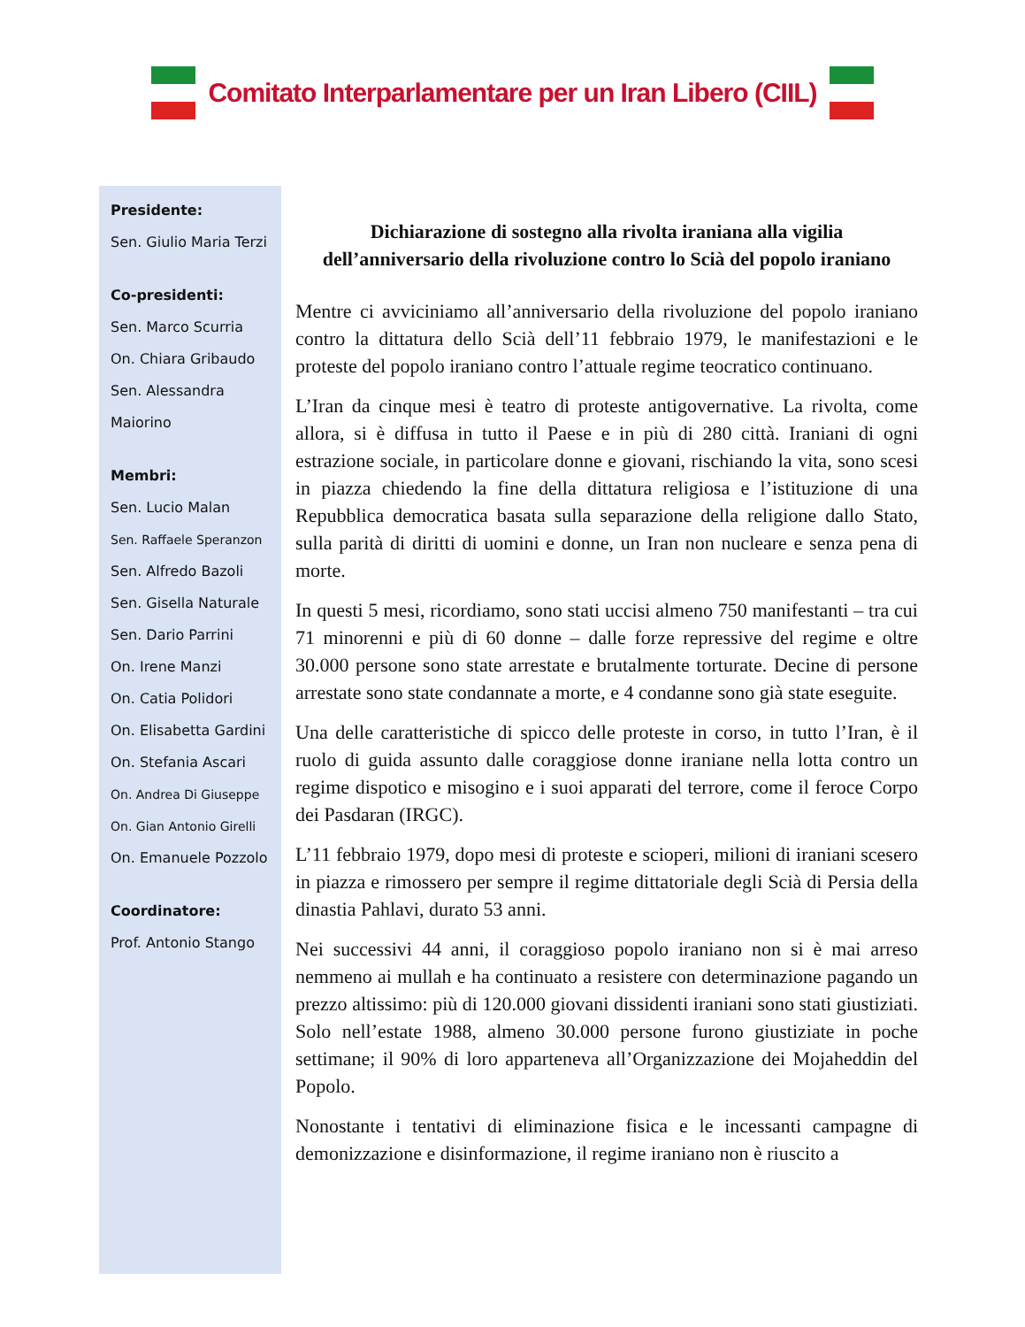Comitato Interparlamentare per un Iran Libero (CIIL)
Presidente:
Sen. Giulio Maria Terzi
Co-presidenti:
Sen. Marco Scurria
On. Chiara Gribaudo
Sen. Alessandra
Maiorino
Membri:
Sen. Lucio Malan
Sen. Raffaele Speranzon
Sen. Alfredo Bazoli
Sen. Gisella Naturale
Sen. Dario Parrini
On. Irene Manzi
On. Catia Polidori
On. Elisabetta Gardini
On. Stefania Ascari
On. Andrea Di Giuseppe
On. Gian Antonio Girelli
On. Emanuele Pozzolo
Coordinatore:
Prof. Antonio Stango
Dichiarazione di sostegno alla rivolta iraniana alla vigilia dell’anniversario della rivoluzione contro lo Scià del popolo iraniano
Mentre ci avviciniamo all’anniversario della rivoluzione del popolo iraniano contro la dittatura dello Scià dell’11 febbraio 1979, le manifestazioni e le proteste del popolo iraniano contro l’attuale regime teocratico continuano.
L’Iran da cinque mesi è teatro di proteste antigovernative. La rivolta, come allora, si è diffusa in tutto il Paese e in più di 280 città. Iraniani di ogni estrazione sociale, in particolare donne e giovani, rischiando la vita, sono scesi in piazza chiedendo la fine della dittatura religiosa e l’istituzione di una Repubblica democratica basata sulla separazione della religione dallo Stato, sulla parità di diritti di uomini e donne, un Iran non nucleare e senza pena di morte.
In questi 5 mesi, ricordiamo, sono stati uccisi almeno 750 manifestanti – tra cui 71 minorenni e più di 60 donne – dalle forze repressive del regime e oltre 30.000 persone sono state arrestate e brutalmente torturate. Decine di persone arrestate sono state condannate a morte, e 4 condanne sono già state eseguite.
Una delle caratteristiche di spicco delle proteste in corso, in tutto l’Iran, è il ruolo di guida assunto dalle coraggiose donne iraniane nella lotta contro un regime dispotico e misogino e i suoi apparati del terrore, come il feroce Corpo dei Pasdaran (IRGC).
L’11 febbraio 1979, dopo mesi di proteste e scioperi, milioni di iraniani scesero in piazza e rimossero per sempre il regime dittatoriale degli Scià di Persia della dinastia Pahlavi, durato 53 anni.
Nei successivi 44 anni, il coraggioso popolo iraniano non si è mai arreso nemmeno ai mullah e ha continuato a resistere con determinazione pagando un prezzo altissimo: più di 120.000 giovani dissidenti iraniani sono stati giustiziati. Solo nell’estate 1988, almeno 30.000 persone furono giustiziate in poche settimane; il 90% di loro apparteneva all’Organizzazione dei Mojaheddin del Popolo.
Nonostante i tentativi di eliminazione fisica e le incessanti campagne di demonizzazione e disinformazione, il regime iraniano non è riuscito a